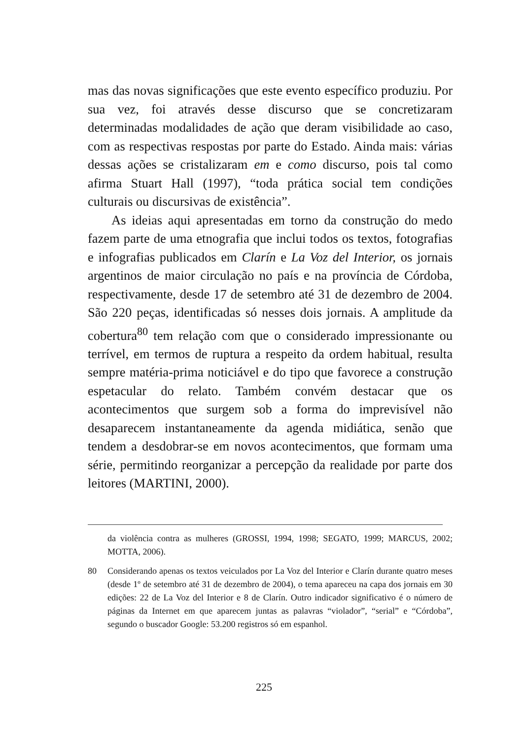mas das novas significações que este evento específico produziu. Por sua vez, foi através desse discurso que se concretizaram determinadas modalidades de ação que deram visibilidade ao caso, com as respectivas respostas por parte do Estado. Ainda mais: várias dessas ações se cristalizaram em e como discurso, pois tal como afirma Stuart Hall (1997), “toda prática social tem condições culturais ou discursivas de existência”.
As ideias aqui apresentadas em torno da construção do medo fazem parte de uma etnografia que inclui todos os textos, fotografias e infografias publicados em Clarín e La Voz del Interior, os jornais argentinos de maior circulação no país e na província de Córdoba, respectivamente, desde 17 de setembro até 31 de dezembro de 2004. São 220 peças, identificadas só nesses dois jornais. A amplitude da cobertura<sup>80</sup> tem relação com que o considerado impressionante ou terrível, em termos de ruptura a respeito da ordem habitual, resulta sempre matéria-prima noticiável e do tipo que favorece a construção espetacular do relato. Também convém destacar que os acontecimentos que surgem sob a forma do imprevisível não desaparecem instantaneamente da agenda midiática, senão que tendem a desdobrar-se em novos acontecimentos, que formam uma série, permitindo reorganizar a percepção da realidade por parte dos leitores (MARTINI, 2000).
da violência contra as mulheres (GROSSI, 1994, 1998; SEGATO, 1999; MARCUS, 2002; MOTTA, 2006).
80 Considerando apenas os textos veiculados por La Voz del Interior e Clarín durante quatro meses (desde 1º de setembro até 31 de dezembro de 2004), o tema apareceu na capa dos jornais em 30 edições: 22 de La Voz del Interior e 8 de Clarín. Outro indicador significativo é o número de páginas da Internet em que aparecem juntas as palavras “violador”, “serial” e “Córdoba”, segundo o buscador Google: 53.200 registros só em espanhol.
225